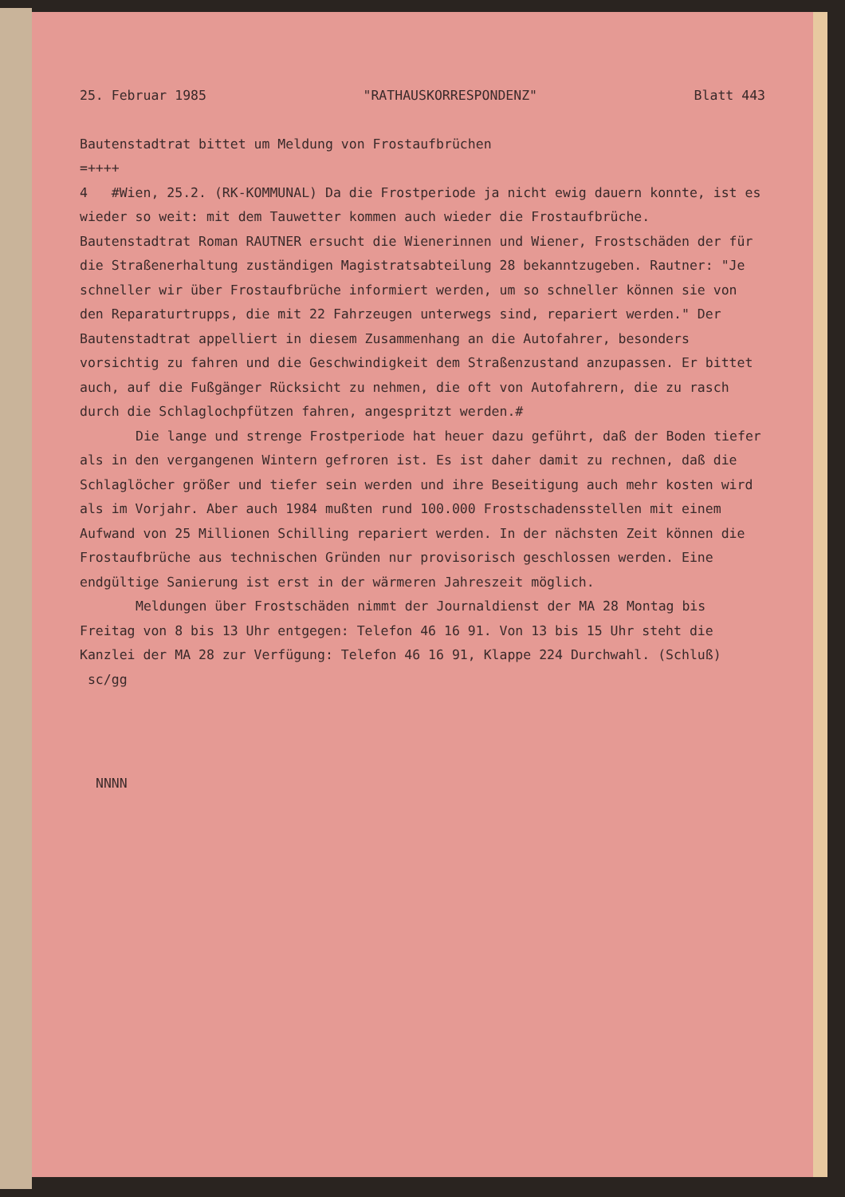25. Februar 1985 "RATHAUSKORRESPONDENZ" Blatt 443
Bautenstadtrat bittet um Meldung von Frostaufbrüchen
=++++
4 #Wien, 25.2. (RK-KOMMUNAL) Da die Frostperiode ja nicht ewig dauern konnte, ist es wieder so weit: mit dem Tauwetter kommen auch wieder die Frostaufbrüche. Bautenstadtrat Roman RAUTNER ersucht die Wienerinnen und Wiener, Frostschäden der für die Straßenerhaltung zuständigen Magistratsabteilung 28 bekanntzugeben. Rautner: "Je schneller wir über Frostaufbrüche informiert werden, um so schneller können sie von den Reparaturtrupps, die mit 22 Fahrzeugen unterwegs sind, repariert werden." Der Bautenstadtrat appelliert in diesem Zusammenhang an die Autofahrer, besonders vorsichtig zu fahren und die Geschwindigkeit dem Straßenzustand anzupassen. Er bittet auch, auf die Fußgänger Rücksicht zu nehmen, die oft von Autofahrern, die zu rasch durch die Schlaglochpfützen fahren, angespritzt werden.#
Die lange und strenge Frostperiode hat heuer dazu geführt, daß der Boden tiefer als in den vergangenen Wintern gefroren ist. Es ist daher damit zu rechnen, daß die Schlaglöcher größer und tiefer sein werden und ihre Beseitigung auch mehr kosten wird als im Vorjahr. Aber auch 1984 mußten rund 100.000 Frostschadensstellen mit einem Aufwand von 25 Millionen Schilling repariert werden. In der nächsten Zeit können die Frostaufbrüche aus technischen Gründen nur provisorisch geschlossen werden. Eine endgültige Sanierung ist erst in der wärmeren Jahreszeit möglich.
Meldungen über Frostschäden nimmt der Journaldienst der MA 28 Montag bis Freitag von 8 bis 13 Uhr entgegen: Telefon 46 16 91. Von 13 bis 15 Uhr steht die Kanzlei der MA 28 zur Verfügung: Telefon 46 16 91, Klappe 224 Durchwahl. (Schluß) sc/gg
NNNN